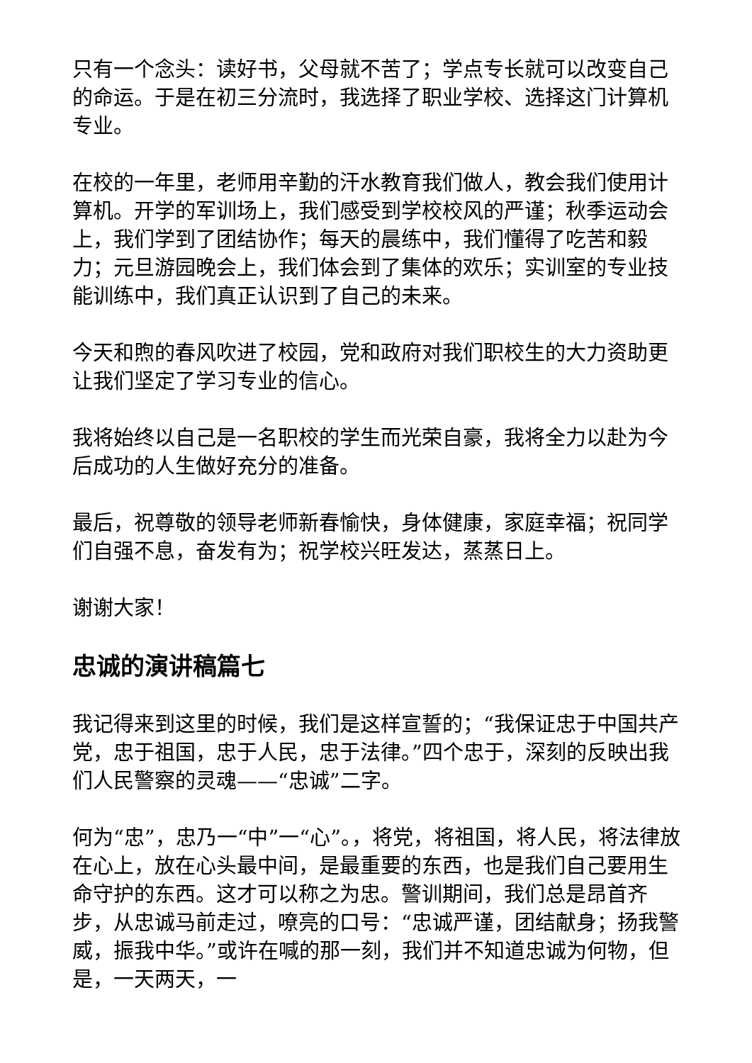只有一个念头：读好书，父母就不苦了；学点专长就可以改变自己的命运。于是在初三分流时，我选择了职业学校、选择这门计算机专业。
在校的一年里，老师用辛勤的汗水教育我们做人，教会我们使用计算机。开学的军训场上，我们感受到学校校风的严谨；秋季运动会上，我们学到了团结协作；每天的晨练中，我们懂得了吃苦和毅力；元旦游园晚会上，我们体会到了集体的欢乐；实训室的专业技能训练中，我们真正认识到了自己的未来。
今天和煦的春风吹进了校园，党和政府对我们职校生的大力资助更让我们坚定了学习专业的信心。
我将始终以自己是一名职校的学生而光荣自豪，我将全力以赴为今后成功的人生做好充分的准备。
最后，祝尊敬的领导老师新春愉快，身体健康，家庭幸福；祝同学们自强不息，奋发有为；祝学校兴旺发达，蒸蒸日上。
谢谢大家！
忠诚的演讲稿篇七
我记得来到这里的时候，我们是这样宣誓的；“我保证忠于中国共产党，忠于祖国，忠于人民，忠于法律。”四个忠于，深刻的反映出我们人民警察的灵魂——“忠诚”二字。
何为“忠”，忠乃一“中”一“心”。，将党，将祖国，将人民，将法律放在心上，放在心头最中间，是最重要的东西，也是我们自己要用生命守护的东西。这才可以称之为忠。警训期间，我们总是昂首齐步，从忠诚马前走过，嘹亮的口号：“忠诚严谨，团结献身；扬我警威，振我中华。”或许在喊的那一刻，我们并不知道忠诚为何物，但是，一天两天，一